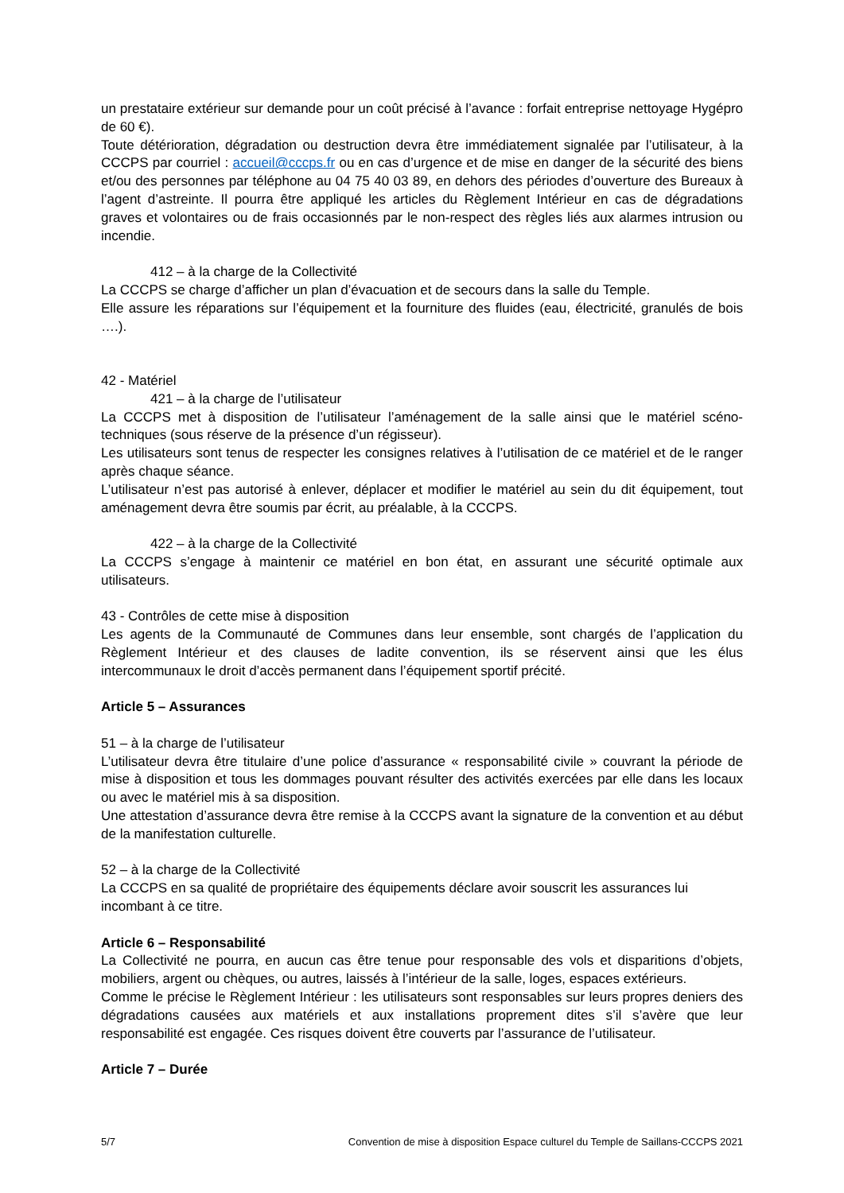un prestataire extérieur sur demande pour un coût précisé à l’avance : forfait entreprise nettoyage Hygépro de 60 €).
Toute détérioration, dégradation ou destruction devra être immédiatement signalée par l’utilisateur, à la CCCPS par courriel : accueil@cccps.fr ou en cas d’urgence et de mise en danger de la sécurité des biens et/ou des personnes par téléphone au 04 75 40 03 89, en dehors des périodes d’ouverture des Bureaux à l’agent d’astreinte. Il pourra être appliqué les articles du Règlement Intérieur en cas de dégradations graves et volontaires ou de frais occasionnés par le non-respect des règles liés aux alarmes intrusion ou incendie.
412 – à la charge de la Collectivité
La CCCPS se charge d’afficher un plan d’évacuation et de secours dans la salle du Temple.
Elle assure les réparations sur l’équipement et la fourniture des fluides (eau, électricité, granulés de bois ….).
42 - Matériel
421 – à la charge de l’utilisateur
La CCCPS met à disposition de l’utilisateur l’aménagement de la salle ainsi que le matériel scéno-techniques (sous réserve de la présence d’un régisseur).
Les utilisateurs sont tenus de respecter les consignes relatives à l’utilisation de ce matériel et de le ranger après chaque séance.
L’utilisateur n’est pas autorisé à enlever, déplacer et modifier le matériel au sein du dit équipement, tout aménagement devra être soumis par écrit, au préalable, à la CCCPS.
422 – à la charge de la Collectivité
La CCCPS s’engage à maintenir ce matériel en bon état, en assurant une sécurité optimale aux utilisateurs.
43 - Contrôles de cette mise à disposition
Les agents de la Communauté de Communes dans leur ensemble, sont chargés de l’application du Règlement Intérieur et des clauses de ladite convention, ils se réservent ainsi que les élus intercommunaux le droit d’accès permanent dans l’équipement sportif précité.
Article 5 – Assurances
51 – à la charge de l’utilisateur
L’utilisateur devra être titulaire d’une police d’assurance « responsabilité civile » couvrant la période de mise à disposition et tous les dommages pouvant résulter des activités exercées par elle dans les locaux ou avec le matériel mis à sa disposition.
Une attestation d’assurance devra être remise à la CCCPS avant la signature de la convention et au début de la manifestation culturelle.
52 – à la charge de la Collectivité
La CCCPS en sa qualité de propriétaire des équipements déclare avoir souscrit les assurances lui incombant à ce titre.
Article 6 – Responsabilité
La Collectivité ne pourra, en aucun cas être tenue pour responsable des vols et disparitions d’objets, mobiliers, argent ou chèques, ou autres, laissés à l’intérieur de la salle, loges, espaces extérieurs.
Comme le précise le Règlement Intérieur : les utilisateurs sont responsables sur leurs propres deniers des dégradations causées aux matériels et aux installations proprement dites s’il s’avère que leur responsabilité est engagée. Ces risques doivent être couverts par l’assurance de l’utilisateur.
Article 7 – Durée
5/7 Convention de mise à disposition Espace culturel du Temple de Saillans-CCCPS 2021